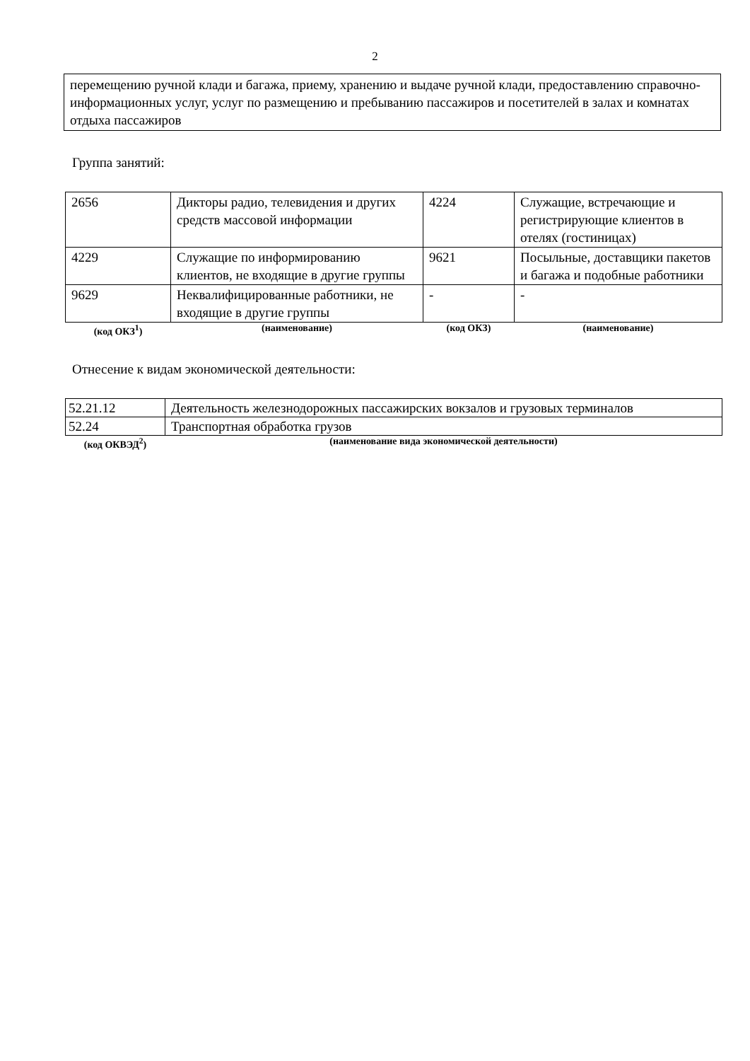2
перемещению ручной клади и багажа, приему, хранению и выдаче ручной клади, предоставлению справочно-информационных услуг, услуг по размещению и пребыванию пассажиров и посетителей в залах и комнатах отдыха пассажиров
Группа занятий:
| 2656 | Дикторы радио, телевидения и других средств массовой информации | 4224 | Служащие, встречающие и регистрирующие клиентов в отелях (гостиницах) |
| 4229 | Служащие по информированию клиентов, не входящие в другие группы | 9621 | Посыльные, доставщики пакетов и багажа и подобные работники |
| 9629 | Неквалифицированные работники, не входящие в другие группы | - | - |
| (код ОКЗ<sup>1</sup>) | (наименование) | (код ОКЗ) | (наименование) |
Отнесение к видам экономической деятельности:
| 52.21.12 | Деятельность железнодорожных пассажирских вокзалов и грузовых терминалов |
| 52.24 | Транспортная обработка грузов |
| (код ОКВЭД<sup>2</sup>) | (наименование вида экономической деятельности) |